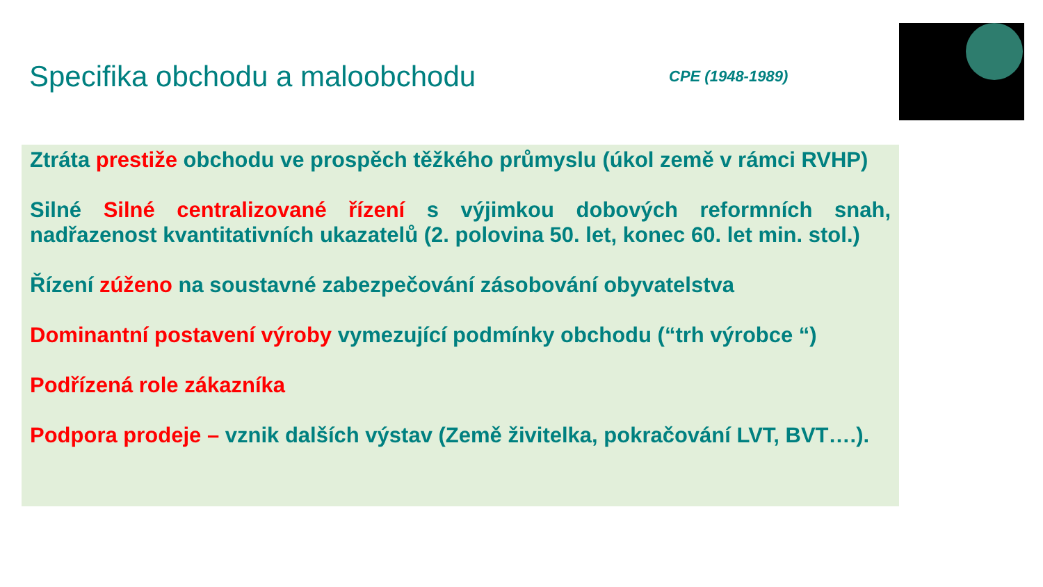Specifika obchodu a maloobchodu
CPE (1948-1989)
Ztráta prestiže obchodu ve prospěch těžkého průmyslu (úkol země v rámci RVHP)
Silné Silné centralizované řízení s výjimkou dobových reformních snah, nadřazenost kvantitativních ukazatelů (2. polovina 50. let, konec 60. let min. stol.)
Řízení zúženo na soustavné zabezpečování zásobování obyvatelstva
Dominantní postavení výroby vymezující podmínky obchodu (“trh výrobce “)
Podřízená role zákazníka
Podpora prodeje – vznik dalších výstav (Země živitelka, pokračování LVT, BVT….).